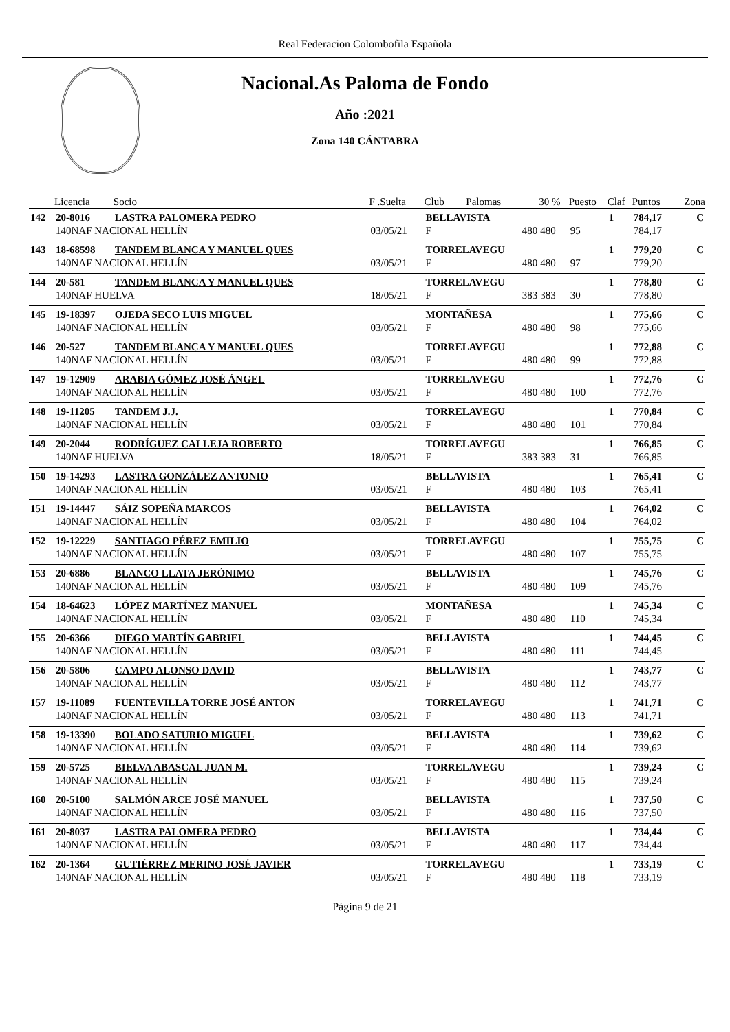Real Federacion Colombofila Española
Nacional.As Paloma de Fondo
Año :2021
Zona 140 CÁNTABRA
| | Licencia | Socio | F .Suelta | Club | Palomas | 30 % | Puesto | Claf | Puntos | Zona |
| --- | --- | --- | --- | --- | --- | --- | --- | --- | --- | --- |
| 142 | 20-8016 | LASTRA PALOMERA PEDRO | | BELLAVISTA | | | | 1 | 784,17 | C |
| | 140NAF NACIONAL HELLÍN | | 03/05/21 | F | 480 | 480 | 95 | | 784,17 | |
| 143 | 18-68598 | TANDEM BLANCA Y MANUEL QUES | | TORRELAVEGU | | | | 1 | 779,20 | C |
| | 140NAF NACIONAL HELLÍN | | 03/05/21 | F | 480 | 480 | 97 | | 779,20 | |
| 144 | 20-581 | TANDEM BLANCA Y MANUEL QUES | | TORRELAVEGU | | | | 1 | 778,80 | C |
| | 140NAF HUELVA | | 18/05/21 | F | 383 | 383 | 30 | | 778,80 | |
| 145 | 19-18397 | OJEDA SECO LUIS MIGUEL | | MONTAÑESA | | | | 1 | 775,66 | C |
| | 140NAF NACIONAL HELLÍN | | 03/05/21 | F | 480 | 480 | 98 | | 775,66 | |
| 146 | 20-527 | TANDEM BLANCA Y MANUEL QUES | | TORRELAVEGU | | | | 1 | 772,88 | C |
| | 140NAF NACIONAL HELLÍN | | 03/05/21 | F | 480 | 480 | 99 | | 772,88 | |
| 147 | 19-12909 | ARABIA GÓMEZ JOSÉ ÁNGEL | | TORRELAVEGU | | | | 1 | 772,76 | C |
| | 140NAF NACIONAL HELLÍN | | 03/05/21 | F | 480 | 480 | 100 | | 772,76 | |
| 148 | 19-11205 | TANDEM J.J. | | TORRELAVEGU | | | | 1 | 770,84 | C |
| | 140NAF NACIONAL HELLÍN | | 03/05/21 | F | 480 | 480 | 101 | | 770,84 | |
| 149 | 20-2044 | RODRÍGUEZ CALLEJA ROBERTO | | TORRELAVEGU | | | | 1 | 766,85 | C |
| | 140NAF HUELVA | | 18/05/21 | F | 383 | 383 | 31 | | 766,85 | |
| 150 | 19-14293 | LASTRA GONZÁLEZ ANTONIO | | BELLAVISTA | | | | 1 | 765,41 | C |
| | 140NAF NACIONAL HELLÍN | | 03/05/21 | F | 480 | 480 | 103 | | 765,41 | |
| 151 | 19-14447 | SÁIZ SOPEÑA MARCOS | | BELLAVISTA | | | | 1 | 764,02 | C |
| | 140NAF NACIONAL HELLÍN | | 03/05/21 | F | 480 | 480 | 104 | | 764,02 | |
| 152 | 19-12229 | SANTIAGO PÉREZ EMILIO | | TORRELAVEGU | | | | 1 | 755,75 | C |
| | 140NAF NACIONAL HELLÍN | | 03/05/21 | F | 480 | 480 | 107 | | 755,75 | |
| 153 | 20-6886 | BLANCO LLATA JERÓNIMO | | BELLAVISTA | | | | 1 | 745,76 | C |
| | 140NAF NACIONAL HELLÍN | | 03/05/21 | F | 480 | 480 | 109 | | 745,76 | |
| 154 | 18-64623 | LÓPEZ MARTÍNEZ MANUEL | | MONTAÑESA | | | | 1 | 745,34 | C |
| | 140NAF NACIONAL HELLÍN | | 03/05/21 | F | 480 | 480 | 110 | | 745,34 | |
| 155 | 20-6366 | DIEGO MARTÍN GABRIEL | | BELLAVISTA | | | | 1 | 744,45 | C |
| | 140NAF NACIONAL HELLÍN | | 03/05/21 | F | 480 | 480 | 111 | | 744,45 | |
| 156 | 20-5806 | CAMPO ALONSO DAVID | | BELLAVISTA | | | | 1 | 743,77 | C |
| | 140NAF NACIONAL HELLÍN | | 03/05/21 | F | 480 | 480 | 112 | | 743,77 | |
| 157 | 19-11089 | FUENTEVILLA TORRE JOSÉ ANTON | | TORRELAVEGU | | | | 1 | 741,71 | C |
| | 140NAF NACIONAL HELLÍN | | 03/05/21 | F | 480 | 480 | 113 | | 741,71 | |
| 158 | 19-13390 | BOLADO SATURIO MIGUEL | | BELLAVISTA | | | | 1 | 739,62 | C |
| | 140NAF NACIONAL HELLÍN | | 03/05/21 | F | 480 | 480 | 114 | | 739,62 | |
| 159 | 20-5725 | BIELVA ABASCAL JUAN M. | | TORRELAVEGU | | | | 1 | 739,24 | C |
| | 140NAF NACIONAL HELLÍN | | 03/05/21 | F | 480 | 480 | 115 | | 739,24 | |
| 160 | 20-5100 | SALMÓN ARCE JOSÉ MANUEL | | BELLAVISTA | | | | 1 | 737,50 | C |
| | 140NAF NACIONAL HELLÍN | | 03/05/21 | F | 480 | 480 | 116 | | 737,50 | |
| 161 | 20-8037 | LASTRA PALOMERA PEDRO | | BELLAVISTA | | | | 1 | 734,44 | C |
| | 140NAF NACIONAL HELLÍN | | 03/05/21 | F | 480 | 480 | 117 | | 734,44 | |
| 162 | 20-1364 | GUTIÉRREZ MERINO JOSÉ JAVIER | | TORRELAVEGU | | | | 1 | 733,19 | C |
| | 140NAF NACIONAL HELLÍN | | 03/05/21 | F | 480 | 480 | 118 | | 733,19 | |
Página 9 de 21